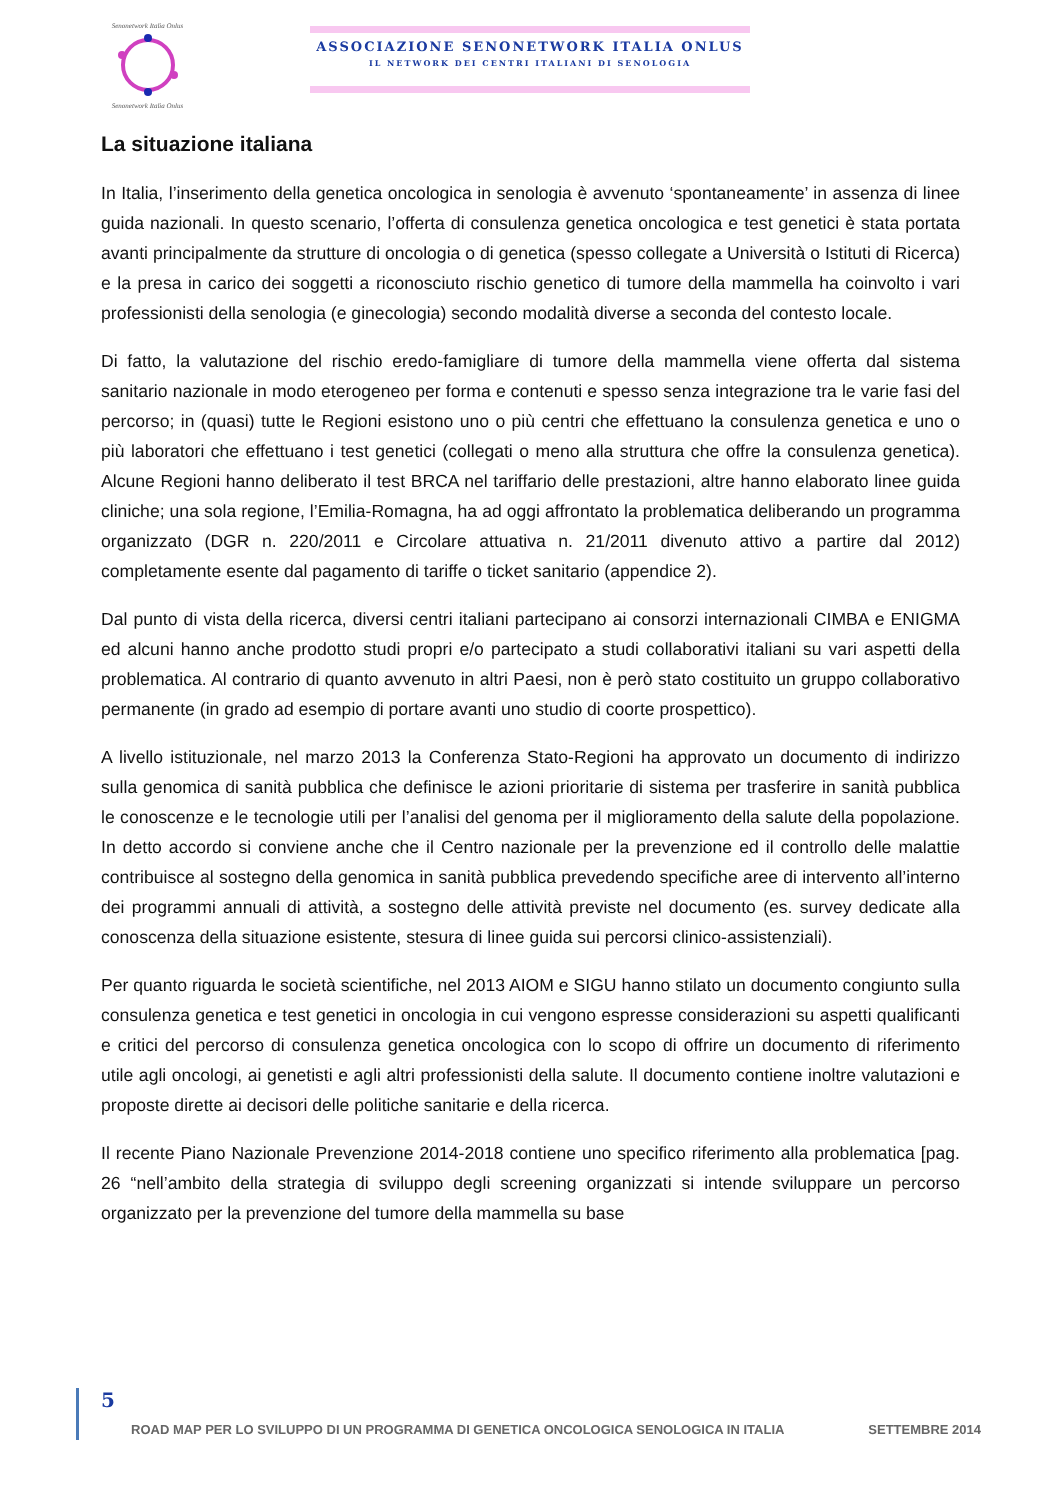Senonetwork Italia Onlus
Senonetwork Italia Onlus
ASSOCIAZIONE SENONETWORK ITALIA ONLUS
IL NETWORK DEI CENTRI ITALIANI DI SENOLOGIA
La situazione italiana
In Italia, l’inserimento della genetica oncologica in senologia è avvenuto ‘spontaneamente’ in assenza di linee guida nazionali. In questo scenario, l’offerta di consulenza genetica oncologica e test genetici è stata portata avanti principalmente da strutture di oncologia o di genetica (spesso collegate a Università o Istituti di Ricerca) e la presa in carico dei soggetti a riconosciuto rischio genetico di tumore della mammella ha coinvolto i vari professionisti della senologia (e ginecologia) secondo modalità diverse a seconda del contesto locale.
Di fatto, la valutazione del rischio eredo-famigliare di tumore della mammella viene offerta dal sistema sanitario nazionale in modo eterogeneo per forma e contenuti e spesso senza integrazione tra le varie fasi del percorso; in (quasi) tutte le Regioni esistono uno o più centri che effettuano la consulenza genetica e uno o più laboratori che effettuano i test genetici (collegati o meno alla struttura che offre la consulenza genetica). Alcune Regioni hanno deliberato il test BRCA nel tariffario delle prestazioni, altre hanno elaborato linee guida cliniche; una sola regione, l’Emilia-Romagna, ha ad oggi affrontato la problematica deliberando un programma organizzato (DGR n. 220/2011 e Circolare attuativa n. 21/2011 divenuto attivo a partire dal 2012) completamente esente dal pagamento di tariffe o ticket sanitario (appendice 2).
Dal punto di vista della ricerca, diversi centri italiani partecipano ai consorzi internazionali CIMBA e ENIGMA ed alcuni hanno anche prodotto studi propri e/o partecipato a studi collaborativi italiani su vari aspetti della problematica. Al contrario di quanto avvenuto in altri Paesi, non è però stato costituito un gruppo collaborativo permanente (in grado ad esempio di portare avanti uno studio di coorte prospettico).
A livello istituzionale, nel marzo 2013 la Conferenza Stato-Regioni ha approvato un documento di indirizzo sulla genomica di sanità pubblica che definisce le azioni prioritarie di sistema per trasferire in sanità pubblica le conoscenze e le tecnologie utili per l’analisi del genoma per il miglioramento della salute della popolazione. In detto accordo si conviene anche che il Centro nazionale per la prevenzione ed il controllo delle malattie contribuisce al sostegno della genomica in sanità pubblica prevedendo specifiche aree di intervento all’interno dei programmi annuali di attività, a sostegno delle attività previste nel documento (es. survey dedicate alla conoscenza della situazione esistente, stesura di linee guida sui percorsi clinico-assistenziali).
Per quanto riguarda le società scientifiche, nel 2013 AIOM e SIGU hanno stilato un documento congiunto sulla consulenza genetica e test genetici in oncologia in cui vengono espresse considerazioni su aspetti qualificanti e critici del percorso di consulenza genetica oncologica con lo scopo di offrire un documento di riferimento utile agli oncologi, ai genetisti e agli altri professionisti della salute. Il documento contiene inoltre valutazioni e proposte dirette ai decisori delle politiche sanitarie e della ricerca.
Il recente Piano Nazionale Prevenzione 2014-2018 contiene uno specifico riferimento alla problematica [pag. 26 “nell’ambito della strategia di sviluppo degli screening organizzati si intende sviluppare un percorso organizzato per la prevenzione del tumore della mammella su base
5
ROAD MAP PER LO SVILUPPO DI UN PROGRAMMA DI GENETICA ONCOLOGICA SENOLOGICA IN ITALIA SETTEMBRE 2014